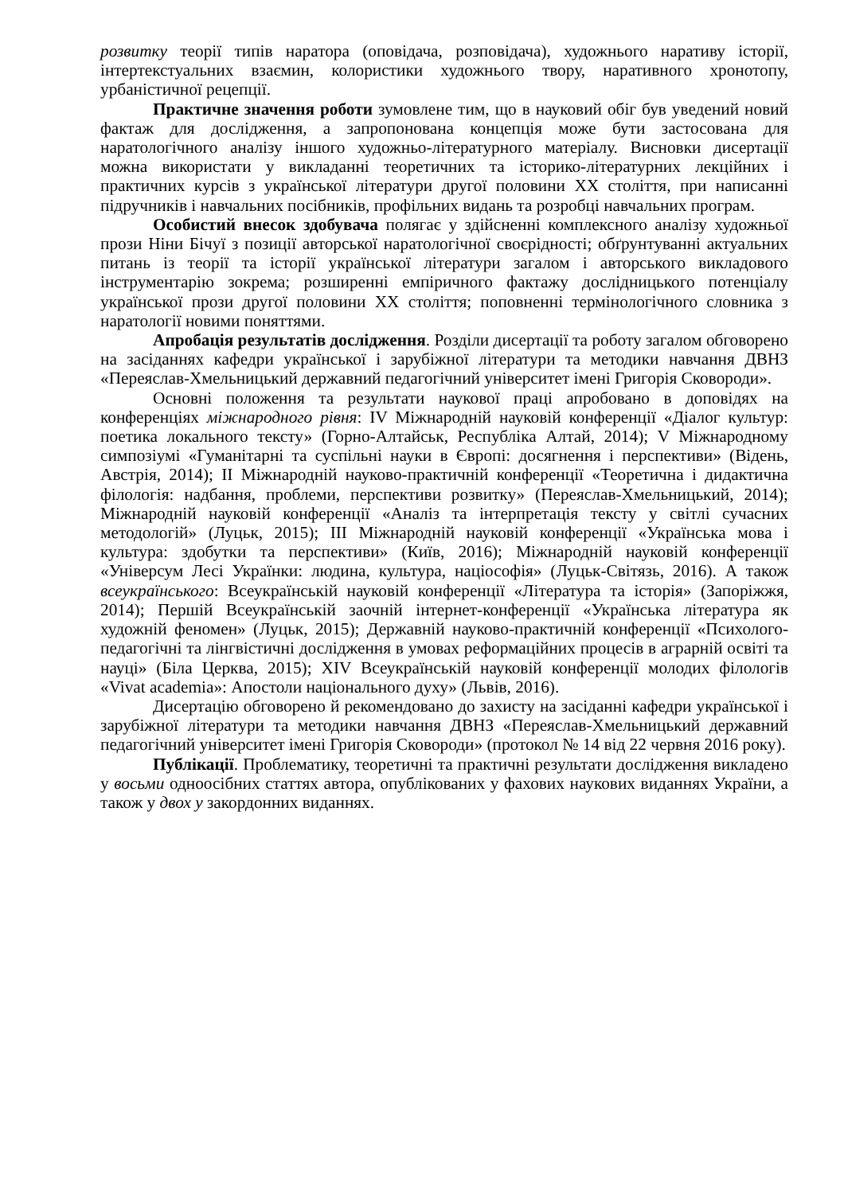розвитку теорії типів наратора (оповідача, розповідача), художнього наративу історії, інтертекстуальних взаємин, колористики художнього твору, наративного хронотопу, урбаністичної рецепції.
Практичне значення роботи зумовлене тим, що в науковий обіг був уведений новий фактаж для дослідження, а запропонована концепція може бути застосована для наратологічного аналізу іншого художньо-літературного матеріалу. Висновки дисертації можна використати у викладанні теоретичних та історико-літературних лекційних і практичних курсів з української літератури другої половини ХХ століття, при написанні підручників і навчальних посібників, профільних видань та розробці навчальних програм.
Особистий внесок здобувача полягає у здійсненні комплексного аналізу художньої прози Ніни Бічуї з позиції авторської наратологічної своєрідності; обґрунтуванні актуальних питань із теорії та історії української літератури загалом і авторського викладового інструментарію зокрема; розширенні емпіричного фактажу дослідницького потенціалу української прози другої половини ХХ століття; поповненні термінологічного словника з наратології новими поняттями.
Апробація результатів дослідження. Розділи дисертації та роботу загалом обговорено на засіданнях кафедри української і зарубіжної літератури та методики навчання ДВНЗ «Переяслав-Хмельницький державний педагогічний університет імені Григорія Сковороди».
Основні положення та результати наукової праці апробовано в доповідях на конференціях міжнародного рівня: IV Міжнародній науковій конференції «Діалог культур: поетика локального тексту» (Горно-Алтайськ, Республіка Алтай, 2014); V Міжнародному симпозіумі «Гуманітарні та суспільні науки в Європі: досягнення і перспективи» (Відень, Австрія, 2014); ІІ Міжнародній науково-практичній конференції «Теоретична і дидактична філологія: надбання, проблеми, перспективи розвитку» (Переяслав-Хмельницький, 2014); Міжнародній науковій конференції «Аналіз та інтерпретація тексту у світлі сучасних методологій» (Луцьк, 2015); ІІІ Міжнародній науковій конференції «Українська мова і культура: здобутки та перспективи» (Київ, 2016); Міжнародній науковій конференції «Універсум Лесі Українки: людина, культура, націософія» (Луцьк-Світязь, 2016). А також всеукраїнського: Всеукраїнській науковій конференції «Література та історія» (Запоріжжя, 2014); Першій Всеукраїнській заочній інтернет-конференції «Українська література як художній феномен» (Луцьк, 2015); Державній науково-практичній конференції «Психолого-педагогічні та лінгвістичні дослідження в умовах реформаційних процесів в аграрній освіті та науці» (Біла Церква, 2015); XIV Всеукраїнській науковій конференції молодих філологів «Vivat academia»: Апостоли національного духу» (Львів, 2016).
Дисертацію обговорено й рекомендовано до захисту на засіданні кафедри української і зарубіжної літератури та методики навчання ДВНЗ «Переяслав-Хмельницький державний педагогічний університет імені Григорія Сковороди» (протокол № 14 від 22 червня 2016 року).
Публікації. Проблематику, теоретичні та практичні результати дослідження викладено у восьми одноосібних статтях автора, опублікованих у фахових наукових виданнях України, а також у двох у закордонних виданнях.